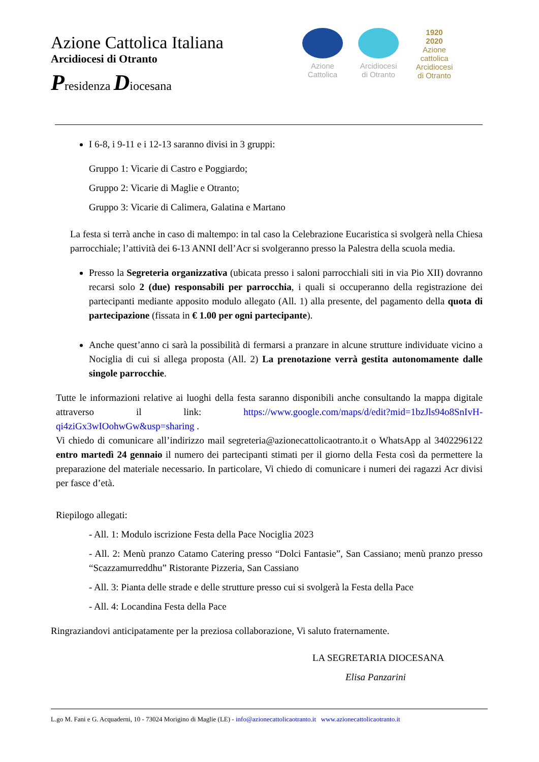Azione Cattolica Italiana
Arcidiocesi di Otranto
Presidenza Diocesana
Azione Cattolica
Arcidiocesi di Otranto
1920
2020
Azione cattolica Arcidiocesi di Otranto
I 6-8, i 9-11 e i 12-13 saranno divisi in 3 gruppi:
Gruppo 1: Vicarie di Castro e Poggiardo;
Gruppo 2: Vicarie di Maglie e Otranto;
Gruppo 3: Vicarie di Calimera, Galatina e Martano
La festa si terrà anche in caso di maltempo: in tal caso la Celebrazione Eucaristica si svolgerà nella Chiesa parrocchiale; l’attività dei 6-13 ANNI dell’Acr si svolgeranno presso la Palestra della scuola media.
Presso la Segreteria organizzativa (ubicata presso i saloni parrocchiali siti in via Pio XII) dovranno recarsi solo 2 (due) responsabili per parrocchia, i quali si occuperanno della registrazione dei partecipanti mediante apposito modulo allegato (All. 1) alla presente, del pagamento della quota di partecipazione (fissata in € 1.00 per ogni partecipante).
Anche quest’anno ci sarà la possibilità di fermarsi a pranzare in alcune strutture individuate vicino a Nociglia di cui si allega proposta (All. 2) La prenotazione verrà gestita autonomamente dalle singole parrocchie.
Tutte le informazioni relative ai luoghi della festa saranno disponibili anche consultando la mappa digitale attraverso il link: https://www.google.com/maps/d/edit?mid=1bzJls94o8SnIvH-qi4ziGx3wIOohwGw&usp=sharing .
Vi chiedo di comunicare all’indirizzo mail segreteria@azionecattolicaotranto.it o WhatsApp al 3402296122 entro martedì 24 gennaio il numero dei partecipanti stimati per il giorno della Festa così da permettere la preparazione del materiale necessario. In particolare, Vi chiedo di comunicare i numeri dei ragazzi Acr divisi per fasce d’età.
Riepilogo allegati:
- All. 1: Modulo iscrizione Festa della Pace Nociglia 2023
- All. 2: Menù pranzo Catamo Catering presso “Dolci Fantasie”, San Cassiano; menù pranzo presso “Scazzamurreddhu” Ristorante Pizzeria, San Cassiano
- All. 3: Pianta delle strade e delle strutture presso cui si svolgerà la Festa della Pace
- All. 4: Locandina Festa della Pace
Ringraziandovi anticipatamente per la preziosa collaborazione, Vi saluto fraternamente.
LA SEGRETARIA DIOCESANA
Elisa Panzarini
L.go M. Fani e G. Acquaderni, 10 - 73024 Morigino di Maglie (LE) - info@azionecattolicaotranto.it www.azionecattolicaotranto.it